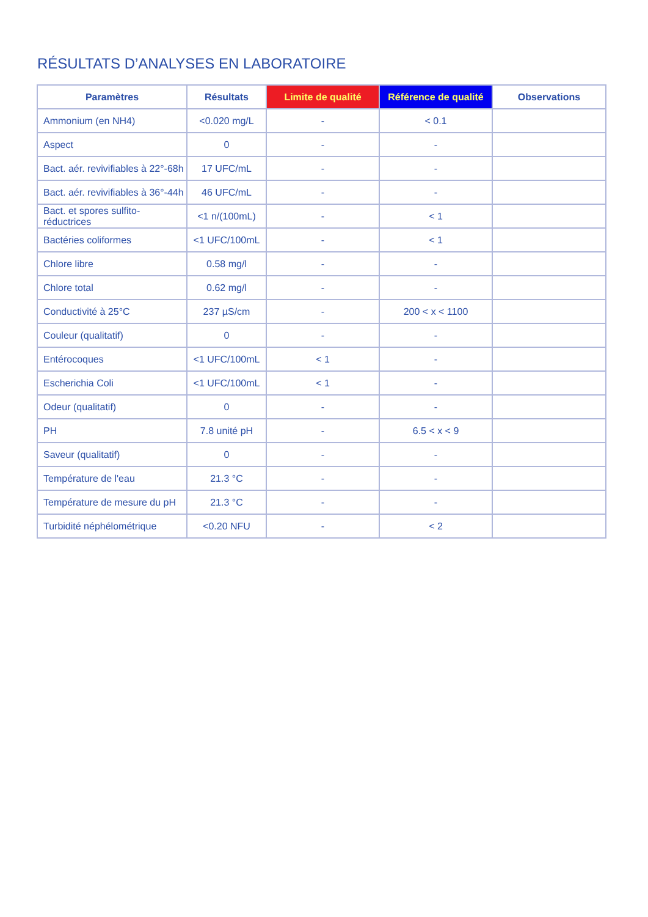RÉSULTATS D’ANALYSES EN LABORATOIRE
| Paramètres | Résultats | Limite de qualité | Référence de qualité | Observations |
| --- | --- | --- | --- | --- |
| Ammonium (en NH4) | <0.020 mg/L | - | < 0.1 | |
| Aspect | 0 | - | - | |
| Bact. aér. revivifiables à 22°-68h | 17 UFC/mL | - | - | |
| Bact. aér. revivifiables à 36°-44h | 46 UFC/mL | - | - | |
| Bact. et spores sulfito-réductrices | <1 n/(100mL) | - | < 1 | |
| Bactéries coliformes | <1 UFC/100mL | - | < 1 | |
| Chlore libre | 0.58 mg/l | - | - | |
| Chlore total | 0.62 mg/l | - | - | |
| Conductivité à 25°C | 237 µS/cm | - | 200 < x < 1100 | |
| Couleur (qualitatif) | 0 | - | - | |
| Entérocoques | <1 UFC/100mL | < 1 | - | |
| Escherichia Coli | <1 UFC/100mL | < 1 | - | |
| Odeur (qualitatif) | 0 | - | - | |
| PH | 7.8 unité pH | - | 6.5 < x < 9 | |
| Saveur (qualitatif) | 0 | - | - | |
| Température de l'eau | 21.3 °C | - | - | |
| Température de mesure du pH | 21.3 °C | - | - | |
| Turbidité néphélométrique | <0.20 NFU | - | < 2 | |